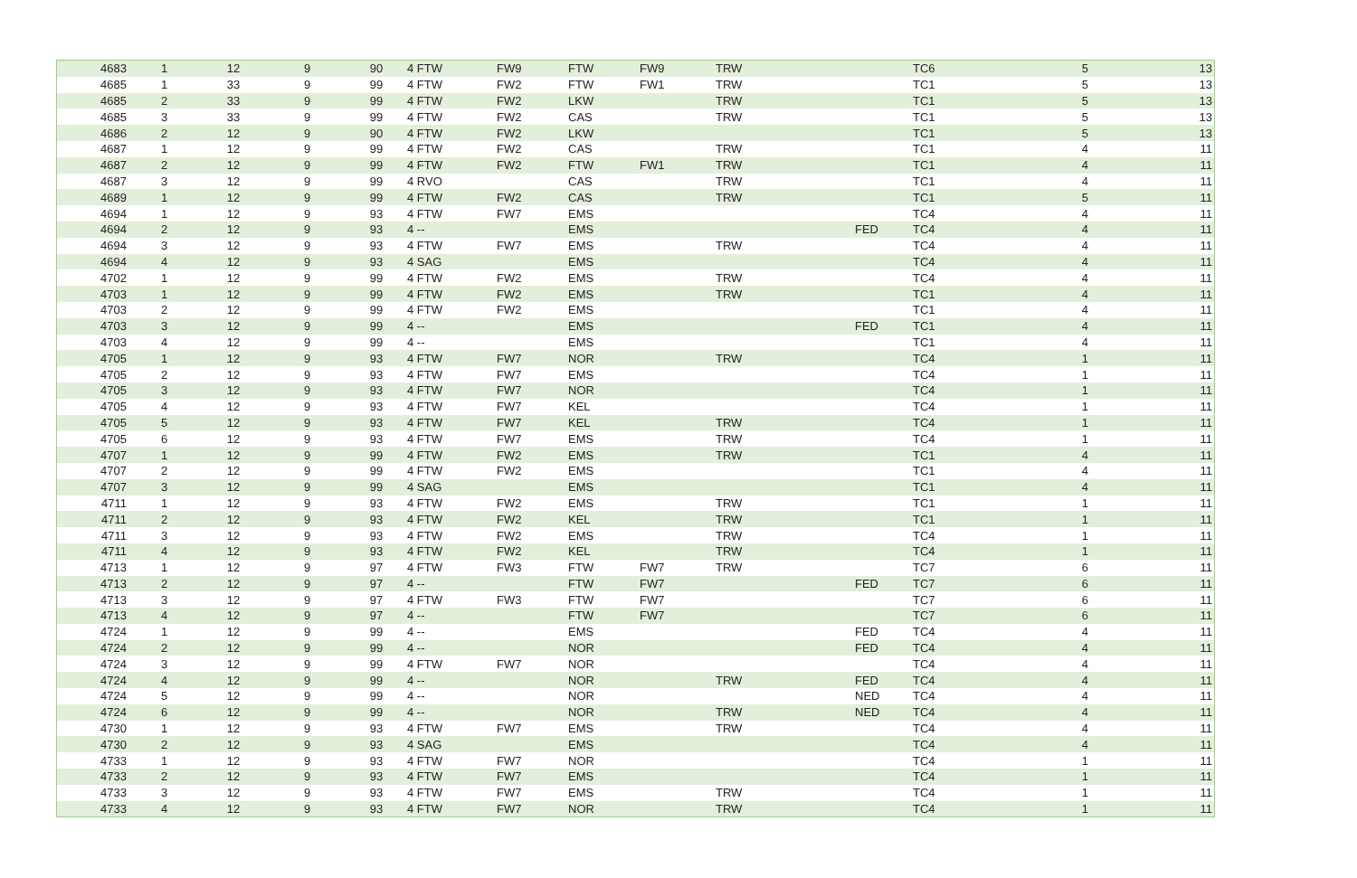| 4683 | 1 | 12 | 9 | 90 | 4 FTW | FW9 | FTW | FW9 | TRW | | TC6 | 5 | 13 |
| 4685 | 1 | 33 | 9 | 99 | 4 FTW | FW2 | FTW | FW1 | TRW | | TC1 | 5 | 13 |
| 4685 | 2 | 33 | 9 | 99 | 4 FTW | FW2 | LKW | | TRW | | TC1 | 5 | 13 |
| 4685 | 3 | 33 | 9 | 99 | 4 FTW | FW2 | CAS | | TRW | | TC1 | 5 | 13 |
| 4686 | 2 | 12 | 9 | 90 | 4 FTW | FW2 | LKW | | | | TC1 | 5 | 13 |
| 4687 | 1 | 12 | 9 | 99 | 4 FTW | FW2 | CAS | | TRW | | TC1 | 4 | 11 |
| 4687 | 2 | 12 | 9 | 99 | 4 FTW | FW2 | FTW | FW1 | TRW | | TC1 | 4 | 11 |
| 4687 | 3 | 12 | 9 | 99 | 4 RVO | | CAS | | TRW | | TC1 | 4 | 11 |
| 4689 | 1 | 12 | 9 | 99 | 4 FTW | FW2 | CAS | | TRW | | TC1 | 5 | 11 |
| 4694 | 1 | 12 | 9 | 93 | 4 FTW | FW7 | EMS | | | | TC4 | 4 | 11 |
| 4694 | 2 | 12 | 9 | 93 | 4 -- | | EMS | | | FED | TC4 | 4 | 11 |
| 4694 | 3 | 12 | 9 | 93 | 4 FTW | FW7 | EMS | | TRW | | TC4 | 4 | 11 |
| 4694 | 4 | 12 | 9 | 93 | 4 SAG | | EMS | | | | TC4 | 4 | 11 |
| 4702 | 1 | 12 | 9 | 99 | 4 FTW | FW2 | EMS | | TRW | | TC4 | 4 | 11 |
| 4703 | 1 | 12 | 9 | 99 | 4 FTW | FW2 | EMS | | TRW | | TC1 | 4 | 11 |
| 4703 | 2 | 12 | 9 | 99 | 4 FTW | FW2 | EMS | | | | TC1 | 4 | 11 |
| 4703 | 3 | 12 | 9 | 99 | 4 -- | | EMS | | | FED | TC1 | 4 | 11 |
| 4703 | 4 | 12 | 9 | 99 | 4 -- | | EMS | | | | TC1 | 4 | 11 |
| 4705 | 1 | 12 | 9 | 93 | 4 FTW | FW7 | NOR | | TRW | | TC4 | 1 | 11 |
| 4705 | 2 | 12 | 9 | 93 | 4 FTW | FW7 | EMS | | | | TC4 | 1 | 11 |
| 4705 | 3 | 12 | 9 | 93 | 4 FTW | FW7 | NOR | | | | TC4 | 1 | 11 |
| 4705 | 4 | 12 | 9 | 93 | 4 FTW | FW7 | KEL | | | | TC4 | 1 | 11 |
| 4705 | 5 | 12 | 9 | 93 | 4 FTW | FW7 | KEL | | TRW | | TC4 | 1 | 11 |
| 4705 | 6 | 12 | 9 | 93 | 4 FTW | FW7 | EMS | | TRW | | TC4 | 1 | 11 |
| 4707 | 1 | 12 | 9 | 99 | 4 FTW | FW2 | EMS | | TRW | | TC1 | 4 | 11 |
| 4707 | 2 | 12 | 9 | 99 | 4 FTW | FW2 | EMS | | | | TC1 | 4 | 11 |
| 4707 | 3 | 12 | 9 | 99 | 4 SAG | | EMS | | | | TC1 | 4 | 11 |
| 4711 | 1 | 12 | 9 | 93 | 4 FTW | FW2 | EMS | | TRW | | TC1 | 1 | 11 |
| 4711 | 2 | 12 | 9 | 93 | 4 FTW | FW2 | KEL | | TRW | | TC1 | 1 | 11 |
| 4711 | 3 | 12 | 9 | 93 | 4 FTW | FW2 | EMS | | TRW | | TC4 | 1 | 11 |
| 4711 | 4 | 12 | 9 | 93 | 4 FTW | FW2 | KEL | | TRW | | TC4 | 1 | 11 |
| 4713 | 1 | 12 | 9 | 97 | 4 FTW | FW3 | FTW | FW7 | TRW | | TC7 | 6 | 11 |
| 4713 | 2 | 12 | 9 | 97 | 4 -- | | FTW | FW7 | | FED | TC7 | 6 | 11 |
| 4713 | 3 | 12 | 9 | 97 | 4 FTW | FW3 | FTW | FW7 | | | TC7 | 6 | 11 |
| 4713 | 4 | 12 | 9 | 97 | 4 -- | | FTW | FW7 | | | TC7 | 6 | 11 |
| 4724 | 1 | 12 | 9 | 99 | 4 -- | | EMS | | | FED | TC4 | 4 | 11 |
| 4724 | 2 | 12 | 9 | 99 | 4 -- | | NOR | | | FED | TC4 | 4 | 11 |
| 4724 | 3 | 12 | 9 | 99 | 4 FTW | FW7 | NOR | | | | TC4 | 4 | 11 |
| 4724 | 4 | 12 | 9 | 99 | 4 -- | | NOR | | TRW | FED | TC4 | 4 | 11 |
| 4724 | 5 | 12 | 9 | 99 | 4 -- | | NOR | | | NED | TC4 | 4 | 11 |
| 4724 | 6 | 12 | 9 | 99 | 4 -- | | NOR | | TRW | NED | TC4 | 4 | 11 |
| 4730 | 1 | 12 | 9 | 93 | 4 FTW | FW7 | EMS | | TRW | | TC4 | 4 | 11 |
| 4730 | 2 | 12 | 9 | 93 | 4 SAG | | EMS | | | | TC4 | 4 | 11 |
| 4733 | 1 | 12 | 9 | 93 | 4 FTW | FW7 | NOR | | | | TC4 | 1 | 11 |
| 4733 | 2 | 12 | 9 | 93 | 4 FTW | FW7 | EMS | | | | TC4 | 1 | 11 |
| 4733 | 3 | 12 | 9 | 93 | 4 FTW | FW7 | EMS | | TRW | | TC4 | 1 | 11 |
| 4733 | 4 | 12 | 9 | 93 | 4 FTW | FW7 | NOR | | TRW | | TC4 | 1 | 11 |